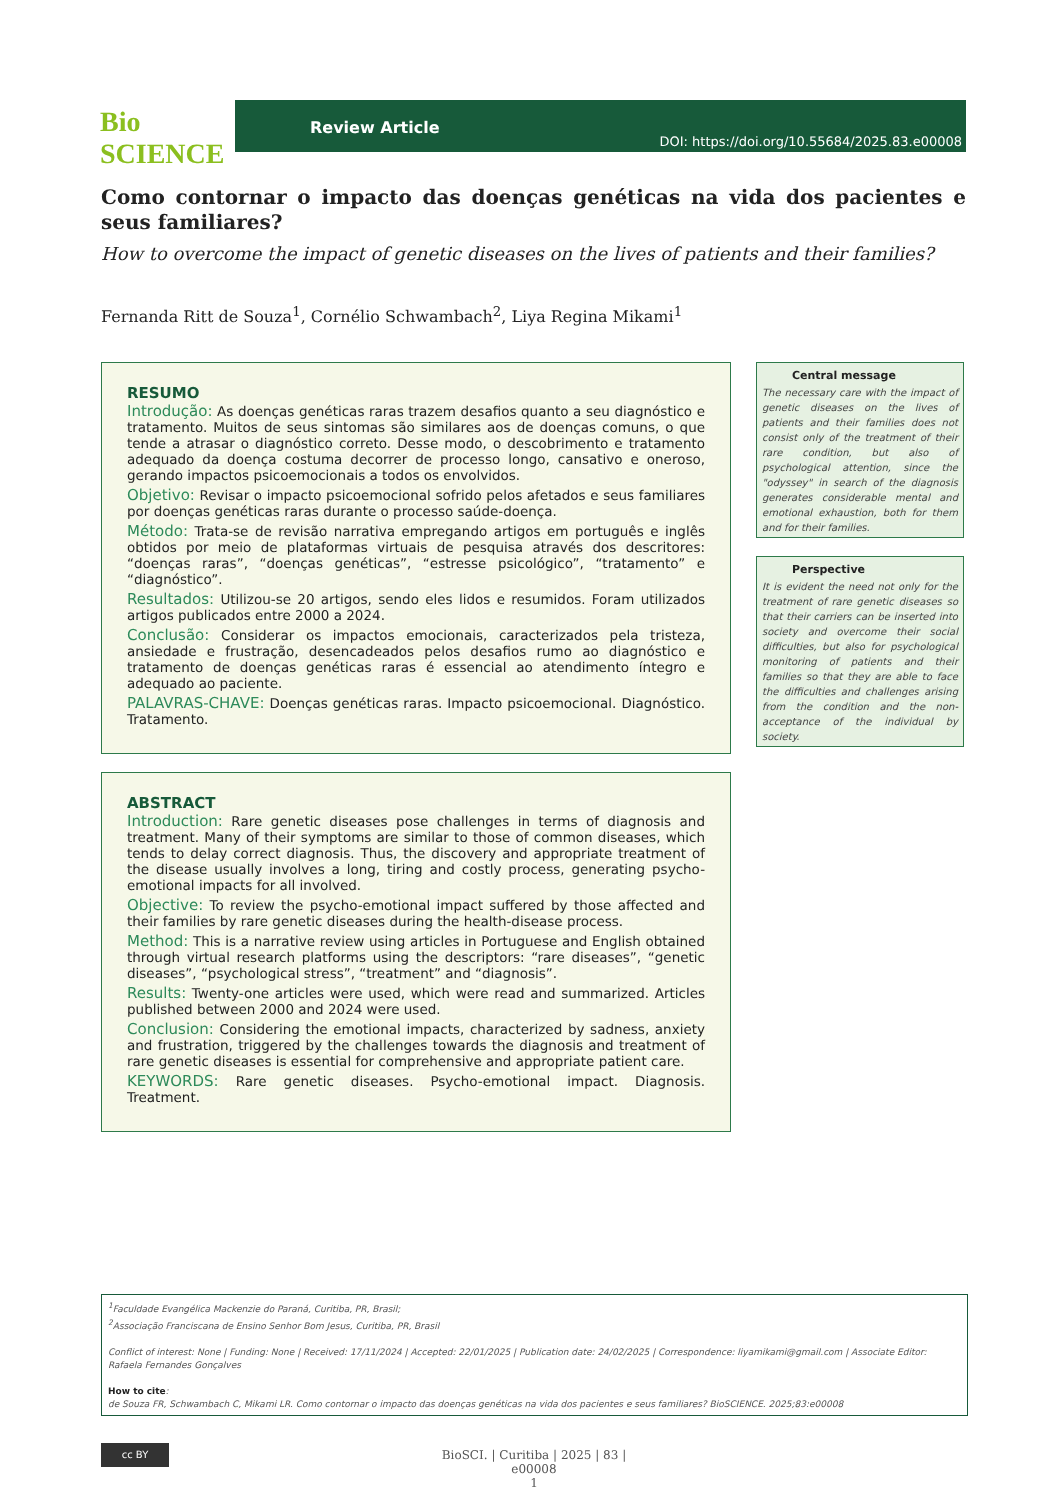Bio SCIENCE
Review Article DOI: https://doi.org/10.55684/2025.83.e00008
Como contornar o impacto das doenças genéticas na vida dos pacientes e seus familiares?
How to overcome the impact of genetic diseases on the lives of patients and their families?
Fernanda Ritt de Souza<sup>1</sup>, Cornélio Schwambach<sup>2</sup>, Liya Regina Mikami<sup>1</sup>
RESUMO
Introdução: As doenças genéticas raras trazem desafios quanto a seu diagnóstico e tratamento. Muitos de seus sintomas são similares aos de doenças comuns, o que tende a atrasar o diagnóstico correto. Desse modo, o descobrimento e tratamento adequado da doença costuma decorrer de processo longo, cansativo e oneroso, gerando impactos psicoemocionais a todos os envolvidos.
Objetivo: Revisar o impacto psicoemocional sofrido pelos afetados e seus familiares por doenças genéticas raras durante o processo saúde-doença.
Método: Trata-se de revisão narrativa empregando artigos em português e inglês obtidos por meio de plataformas virtuais de pesquisa através dos descritores: “doenças raras”, “doenças genéticas”, “estresse psicológico”, “tratamento” e “diagnóstico”.
Resultados: Utilizou-se 20 artigos, sendo eles lidos e resumidos. Foram utilizados artigos publicados entre 2000 a 2024.
Conclusão: Considerar os impactos emocionais, caracterizados pela tristeza, ansiedade e frustração, desencadeados pelos desafios rumo ao diagnóstico e tratamento de doenças genéticas raras é essencial ao atendimento íntegro e adequado ao paciente.
PALAVRAS-CHAVE: Doenças genéticas raras. Impacto psicoemocional. Diagnóstico. Tratamento.
ABSTRACT
Introduction: Rare genetic diseases pose challenges in terms of diagnosis and treatment. Many of their symptoms are similar to those of common diseases, which tends to delay correct diagnosis. Thus, the discovery and appropriate treatment of the disease usually involves a long, tiring and costly process, generating psycho-emotional impacts for all involved.
Objective: To review the psycho-emotional impact suffered by those affected and their families by rare genetic diseases during the health-disease process.
Method: This is a narrative review using articles in Portuguese and English obtained through virtual research platforms using the descriptors: “rare diseases”, “genetic diseases”, “psychological stress”, “treatment” and “diagnosis”.
Results: Twenty-one articles were used, which were read and summarized. Articles published between 2000 and 2024 were used.
Conclusion: Considering the emotional impacts, characterized by sadness, anxiety and frustration, triggered by the challenges towards the diagnosis and treatment of rare genetic diseases is essential for comprehensive and appropriate patient care.
KEYWORDS: Rare genetic diseases. Psycho-emotional impact. Diagnosis. Treatment.
Central message
The necessary care with the impact of genetic diseases on the lives of patients and their families does not consist only of the treatment of their rare condition, but also of psychological attention, since the "odyssey" in search of the diagnosis generates considerable mental and emotional exhaustion, both for them and for their families.
Perspective
It is evident the need not only for the treatment of rare genetic diseases so that their carriers can be inserted into society and overcome their social difficulties, but also for psychological monitoring of patients and their families so that they are able to face the difficulties and challenges arising from the condition and the non-acceptance of the individual by society.
<sup>1</sup> Faculdade Evangélica Mackenzie do Paraná, Curitiba, PR, Brasil;
<sup>2</sup> Associação Franciscana de Ensino Senhor Bom Jesus, Curitiba, PR, Brasil
Conflict of interest: None | Funding: None | Received: 17/11/2024 | Accepted: 22/01/2025 | Publication date: 24/02/2025 | Correspondence: liyamikami@gmail.com | Associate Editor: Rafaela Fernandes Gonçalves
How to cite:
de Souza FR, Schwambach C, Mikami LR. Como contornar o impacto das doenças genéticas na vida dos pacientes e seus familiares? BioSCIENCE. 2025;83:e00008
cc BY
BioSCI. | Curitiba | 2025 | 83 | e00008
1